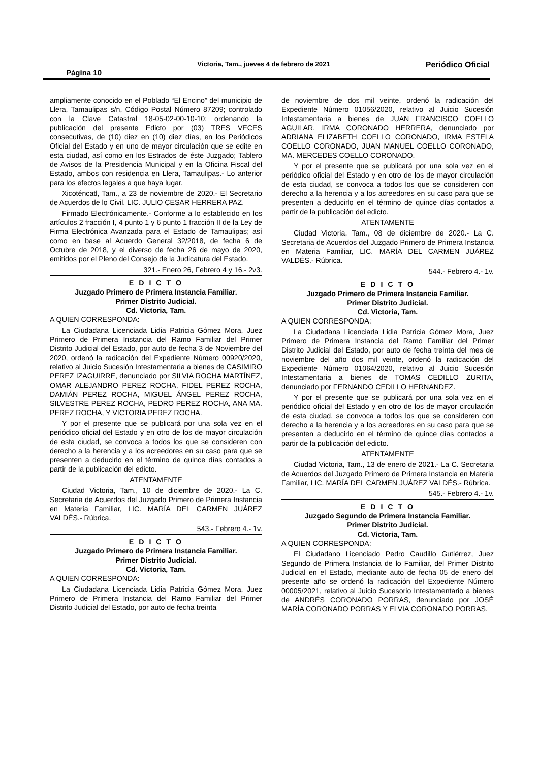Página 10 Victoria, Tam., jueves 4 de febrero de 2021 Periódico Oficial
ampliamente conocido en el Poblado “El Encino” del municipio de Llera, Tamaulipas s/n, Código Postal Número 87209; controlado con la Clave Catastral 18-05-02-00-10-10; ordenando la publicación del presente Edicto por (03) TRES VECES consecutivas, de (10) diez en (10) diez días, en los Periódicos Oficial del Estado y en uno de mayor circulación que se edite en esta ciudad, así como en los Estrados de éste Juzgado; Tablero de Avisos de la Presidencia Municipal y en la Oficina Fiscal del Estado, ambos con residencia en Llera, Tamaulipas.- Lo anterior para los efectos legales a que haya lugar.
Xicoténcatl, Tam., a 23 de noviembre de 2020.- El Secretario de Acuerdos de lo Civil, LIC. JULIO CESAR HERRERA PAZ.
Firmado Electrónicamente.- Conforme a lo establecido en los artículos 2 fracción I, 4 punto 1 y 6 punto 1 fracción II de la Ley de Firma Electrónica Avanzada para el Estado de Tamaulipas; así como en base al Acuerdo General 32/2018, de fecha 6 de Octubre de 2018, y el diverso de fecha 26 de mayo de 2020, emitidos por el Pleno del Consejo de la Judicatura del Estado.
321.- Enero 26, Febrero 4 y 16.- 2v3.
E D I C T O
Juzgado Primero de Primera Instancia Familiar.
Primer Distrito Judicial.
Cd. Victoria, Tam.
A QUIEN CORRESPONDA:
La Ciudadana Licenciada Lidia Patricia Gómez Mora, Juez Primero de Primera Instancia del Ramo Familiar del Primer Distrito Judicial del Estado, por auto de fecha 3 de Noviembre del 2020, ordenó la radicación del Expediente Número 00920/2020, relativo al Juicio Sucesión Intestamentaria a bienes de CASIMIRO PEREZ IZAGUIRRE, denunciado por SILVIA ROCHA MARTÍNEZ, OMAR ALEJANDRO PEREZ ROCHA, FIDEL PEREZ ROCHA, DAMIÁN PEREZ ROCHA, MIGUEL ÁNGEL PEREZ ROCHA, SILVESTRE PEREZ ROCHA, PEDRO PEREZ ROCHA, ANA MA. PEREZ ROCHA, Y VICTORIA PEREZ ROCHA.
Y por el presente que se publicará por una sola vez en el periódico oficial del Estado y en otro de los de mayor circulación de esta ciudad, se convoca a todos los que se consideren con derecho a la herencia y a los acreedores en su caso para que se presenten a deducirlo en el término de quince días contados a partir de la publicación del edicto.
ATENTAMENTE
Ciudad Victoria, Tam., 10 de diciembre de 2020.- La C. Secretaria de Acuerdos del Juzgado Primero de Primera Instancia en Materia Familiar, LIC. MARÍA DEL CARMEN JUÁREZ VALDÉS.- Rúbrica.
543.- Febrero 4.- 1v.
E D I C T O
Juzgado Primero de Primera Instancia Familiar.
Primer Distrito Judicial.
Cd. Victoria, Tam.
A QUIEN CORRESPONDA:
La Ciudadana Licenciada Lidia Patricia Gómez Mora, Juez Primero de Primera Instancia del Ramo Familiar del Primer Distrito Judicial del Estado, por auto de fecha treinta
de noviembre de dos mil veinte, ordenó la radicación del Expediente Número 01056/2020, relativo al Juicio Sucesión Intestamentaria a bienes de JUAN FRANCISCO COELLO AGUILAR, IRMA CORONADO HERRERA, denunciado por ADRIANA ELIZABETH COELLO CORONADO, IRMA ESTELA COELLO CORONADO, JUAN MANUEL COELLO CORONADO, MA. MERCEDES COELLO CORONADO.
Y por el presente que se publicará por una sola vez en el periódico oficial del Estado y en otro de los de mayor circulación de esta ciudad, se convoca a todos los que se consideren con derecho a la herencia y a los acreedores en su caso para que se presenten a deducirlo en el término de quince días contados a partir de la publicación del edicto.
ATENTAMENTE
Ciudad Victoria, Tam., 08 de diciembre de 2020.- La C. Secretaria de Acuerdos del Juzgado Primero de Primera Instancia en Materia Familiar, LIC. MARÍA DEL CARMEN JUÁREZ VALDÉS.- Rúbrica.
544.- Febrero 4.- 1v.
E D I C T O
Juzgado Primero de Primera Instancia Familiar.
Primer Distrito Judicial.
Cd. Victoria, Tam.
A QUIEN CORRESPONDA:
La Ciudadana Licenciada Lidia Patricia Gómez Mora, Juez Primero de Primera Instancia del Ramo Familiar del Primer Distrito Judicial del Estado, por auto de fecha treinta del mes de noviembre del año dos mil veinte, ordenó la radicación del Expediente Número 01064/2020, relativo al Juicio Sucesión Intestamentaria a bienes de TOMAS CEDILLO ZURITA, denunciado por FERNANDO CEDILLO HERNANDEZ.
Y por el presente que se publicará por una sola vez en el periódico oficial del Estado y en otro de los de mayor circulación de esta ciudad, se convoca a todos los que se consideren con derecho a la herencia y a los acreedores en su caso para que se presenten a deducirlo en el término de quince días contados a partir de la publicación del edicto.
ATENTAMENTE
Ciudad Victoria, Tam., 13 de enero de 2021.- La C. Secretaria de Acuerdos del Juzgado Primero de Primera Instancia en Materia Familiar, LIC. MARÍA DEL CARMEN JUÁREZ VALDÉS.- Rúbrica.
545.- Febrero 4.- 1v.
E D I C T O
Juzgado Segundo de Primera Instancia Familiar.
Primer Distrito Judicial.
Cd. Victoria, Tam.
A QUIEN CORRESPONDA:
El Ciudadano Licenciado Pedro Caudillo Gutiérrez, Juez Segundo de Primera Instancia de lo Familiar, del Primer Distrito Judicial en el Estado, mediante auto de fecha 05 de enero del presente año se ordenó la radicación del Expediente Número 00005/2021, relativo al Juicio Sucesorio Intestamentario a bienes de ANDRÉS CORONADO PORRAS, denunciado por JOSÉ MARÍA CORONADO PORRAS Y ELVIA CORONADO PORRAS.